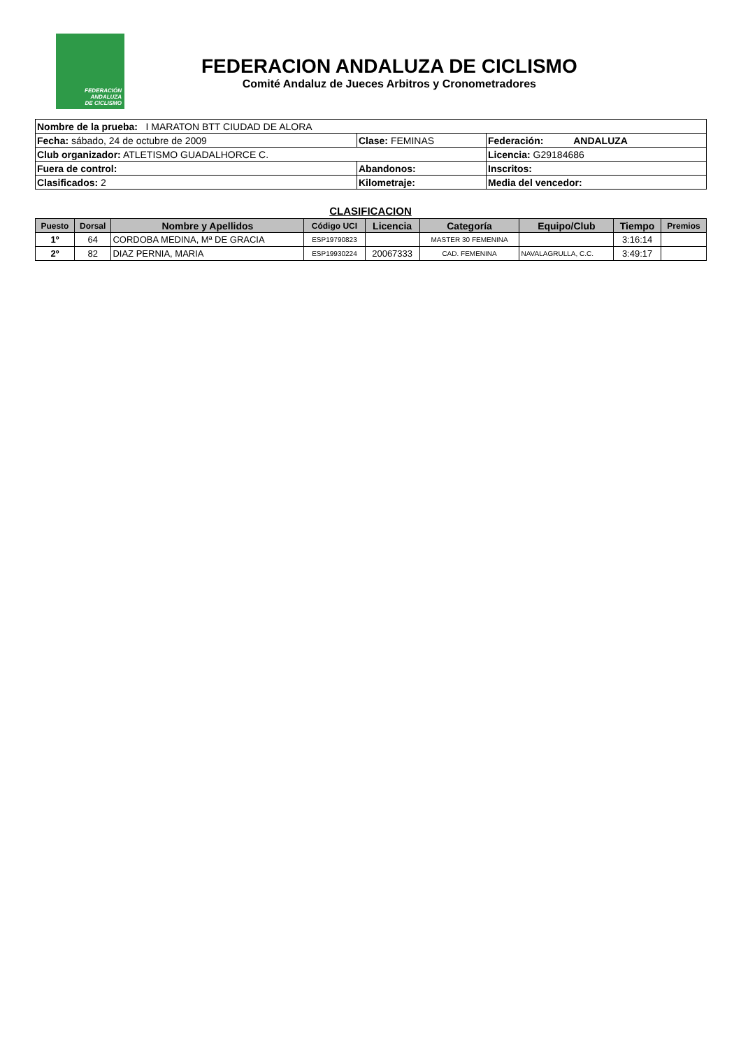FEDERACIÓN
ANDALUZA
DE CICLISMO
FEDERACION ANDALUZA DE CICLISMO
Comité Andaluz de Jueces Arbitros y Cronometradores
| Nombre de la prueba: I MARATON BTT CIUDAD DE ALORA | | |
| Fecha: sábado, 24 de octubre de 2009 | Clase: FEMINAS | Federación: ANDALUZA |
| Club organizador: ATLETISMO GUADALHORCE C. | | Licencia: G29184686 |
| Fuera de control: | Abandonos: | Inscritos: |
| Clasificados: 2 | Kilometraje: | Media del vencedor: |
CLASIFICACION
| Puesto | Dorsal | Nombre y Apellidos | Código UCI | Licencia | Categoría | Equipo/Club | Tiempo | Premios |
| --- | --- | --- | --- | --- | --- | --- | --- | --- |
| 1º | 64 | CORDOBA MEDINA, Mª DE GRACIA | ESP19790823 | | MASTER 30 FEMENINA | | 3:16:14 | |
| 2º | 82 | DIAZ PERNIA, MARIA | ESP19930224 | 20067333 | CAD. FEMENINA | NAVALAGRULLA, C.C. | 3:49:17 | |